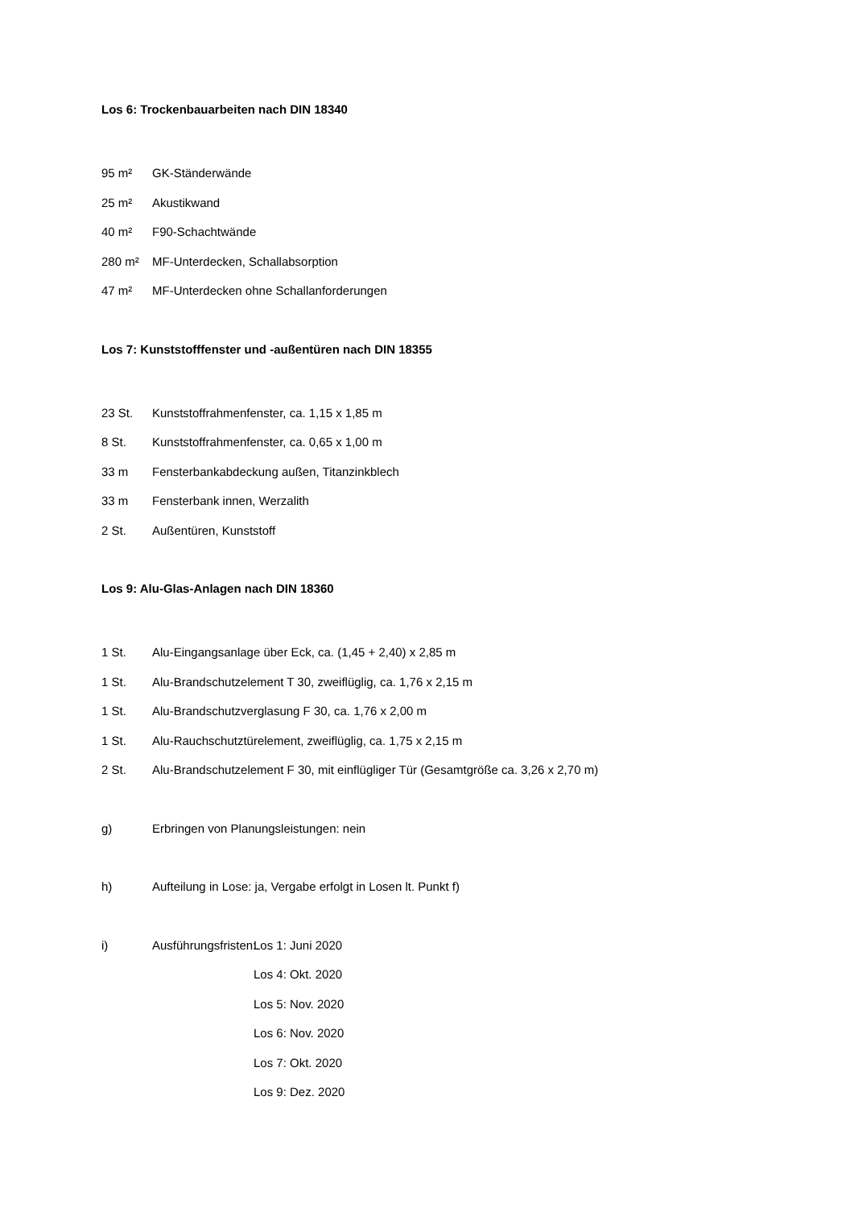Los 6: Trockenbauarbeiten nach DIN 18340
95 m² GK-Ständerwände
25 m² Akustikwand
40 m² F90-Schachtwände
280 m² MF-Unterdecken, Schallabsorption
47 m² MF-Unterdecken ohne Schallanforderungen
Los 7: Kunststofffenster und -außentüren nach DIN 18355
23 St. Kunststoffrahmenfenster, ca. 1,15 x 1,85 m
8 St. Kunststoffrahmenfenster, ca. 0,65 x 1,00 m
33 m Fensterbankabdeckung außen, Titanzinkblech
33 m Fensterbank innen, Werzalith
2 St. Außentüren, Kunststoff
Los 9: Alu-Glas-Anlagen nach DIN 18360
1 St. Alu-Eingangsanlage über Eck, ca. (1,45 + 2,40) x 2,85 m
1 St. Alu-Brandschutzelement T 30, zweiflüglig, ca. 1,76 x 2,15 m
1 St. Alu-Brandschutzverglasung F 30, ca. 1,76 x 2,00 m
1 St. Alu-Rauchschutztürelement, zweiflüglig, ca. 1,75 x 2,15 m
2 St. Alu-Brandschutzelement F 30, mit einflügliger Tür (Gesamtgröße ca. 3,26 x 2,70 m)
g) Erbringen von Planungsleistungen: nein
h) Aufteilung in Lose: ja, Vergabe erfolgt in Losen lt. Punkt f)
i) Ausführungsfristen: Los 1: Juni 2020
Los 4: Okt. 2020
Los 5: Nov. 2020
Los 6: Nov. 2020
Los 7: Okt. 2020
Los 9: Dez. 2020